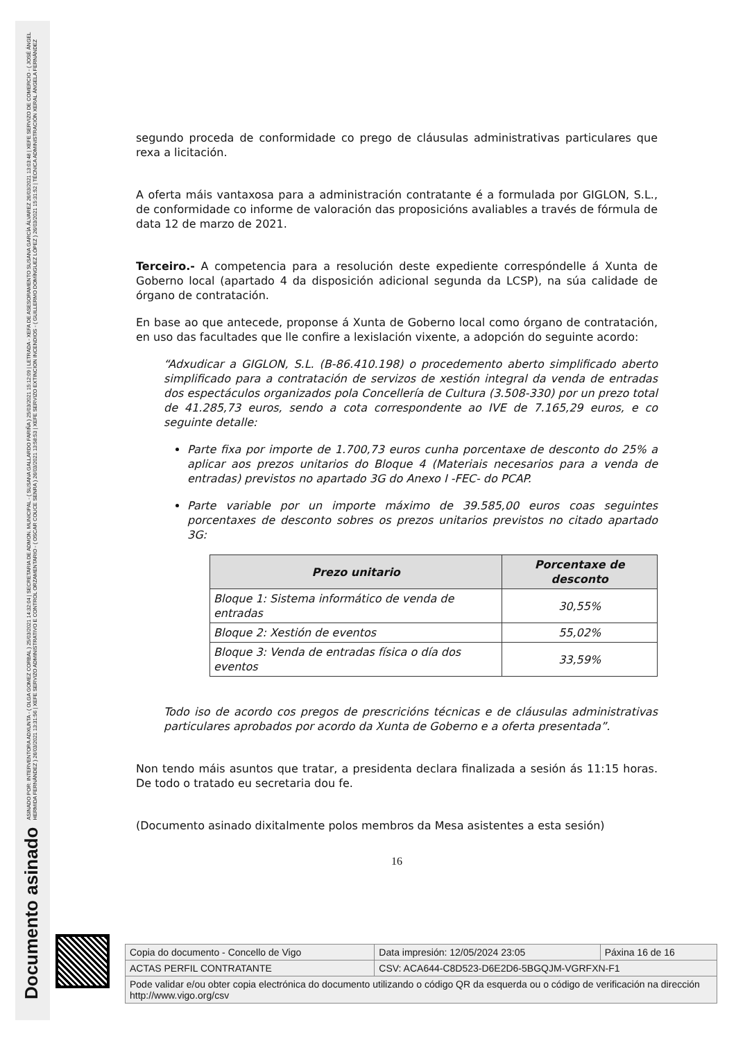Documento asinado
ASINADO POR: INTERVENTORA ADXUNTA - ( OLGA GOMEZ CORBAL ) 25/03/2021 14:32:04 | SECRETARIA DE ADMON. MUNICIPAL - ( SUSANA GALLARDO FARIÑA ) 25/03/2021 15:12:09 | LETRADA - XEFA DE ASESORAMENTO SUSANA GARCÍA ÁLVAREZ 26/03/2021 13:03:48 | XEFE SERVIZO DE COMERCIO - ( JOSÉ ÁNGEL HERMIDA FERNÁNDEZ ) 26/03/2021 13:31:56 | XEFE SERVIZO ADMINISTRATIVO E CONTROL ORZAMENTARIO - ( OSCAR COUCE SENRA ) 26/03/2021 13:58:53 | XEFE SERVIZO EXTINCION INCENDIOS - ( GUILLERMO DOMÍNGUEZ LÓPEZ ) 26/03/2021 15:31:52 | TÉCNICA ADMINISTRACIÓN XERAL ÁNGELA FERNÁNDEZ
segundo proceda de conformidade co prego de cláusulas administrativas particulares que rexa a licitación.
A oferta máis vantaxosa para a administración contratante é a formulada por GIGLON, S.L., de conformidade co informe de valoración das proposicións avaliables a través de fórmula de data 12 de marzo de 2021.
Terceiro.- A competencia para a resolución deste expediente correspóndelle á Xunta de Goberno local (apartado 4 da disposición adicional segunda da LCSP), na súa calidade de órgano de contratación.
En base ao que antecede, proponse á Xunta de Goberno local como órgano de contratación, en uso das facultades que lle confire a lexislación vixente, a adopción do seguinte acordo:
“Adxudicar a GIGLON, S.L. (B-86.410.198) o procedemento aberto simplificado aberto simplificado para a contratación de servizos de xestión integral da venda de entradas dos espectáculos organizados pola Concellería de Cultura (3.508-330) por un prezo total de 41.285,73 euros, sendo a cota correspondente ao IVE de 7.165,29 euros, e co seguinte detalle:
Parte fixa por importe de 1.700,73 euros cunha porcentaxe de desconto do 25% a aplicar aos prezos unitarios do Bloque 4 (Materiais necesarios para a venda de entradas) previstos no apartado 3G do Anexo I -FEC- do PCAP.
Parte variable por un importe máximo de 39.585,00 euros coas seguintes porcentaxes de desconto sobres os prezos unitarios previstos no citado apartado 3G:
| Prezo unitario | Porcentaxe de desconto |
| --- | --- |
| Bloque 1: Sistema informático de venda de entradas | 30,55% |
| Bloque 2: Xestión de eventos | 55,02% |
| Bloque 3: Venda de entradas física o día dos eventos | 33,59% |
Todo iso de acordo cos pregos de prescricións técnicas e de cláusulas administrativas particulares aprobados por acordo da Xunta de Goberno e a oferta presentada”.
Non tendo máis asuntos que tratar, a presidenta declara finalizada a sesión ás 11:15 horas. De todo o tratado eu secretaria dou fe.
(Documento asinado dixitalmente polos membros da Mesa asistentes a esta sesión)
16
| Copia do documento - Concello de Vigo | Data impresión: 12/05/2024 23:05 | Páxina 16 de 16 |
| ACTAS PERFIL CONTRATANTE | CSV: ACA644-C8D523-D6E2D6-5BGQJM-VGRFXN-F1 | |
| Pode validar e/ou obter copia electrónica do documento utilizando o código QR da esquerda ou o código de verificación na dirección http://www.vigo.org/csv | | |